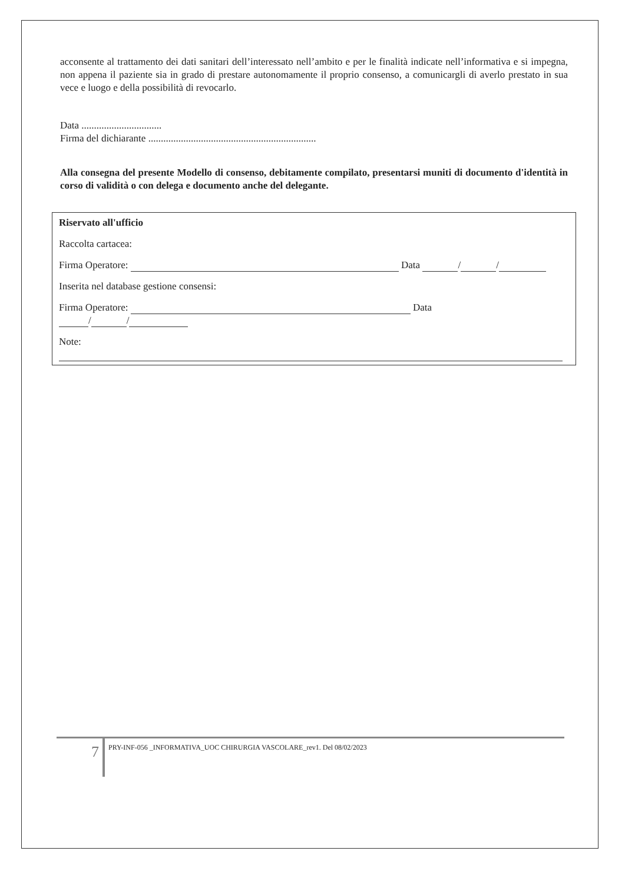acconsente al trattamento dei dati sanitari dell’interessato nell’ambito e per le finalità indicate nell’informativa e si impegna, non appena il paziente sia in grado di prestare autonomamente il proprio consenso, a comunicargli di averlo prestato in sua vece e luogo e della possibilità di revocarlo.
Data ................................
Firma del dichiarante ...................................................................
Alla consegna del presente Modello di consenso, debitamente compilato, presentarsi muniti di documento d'identità in corso di validità o con delega e documento anche del delegante.
Riservato all'ufficio
Raccolta cartacea:
Firma Operatore: Data / /
Inserita nel database gestione consensi:
Firma Operatore: Data
/ /
Note:
7 PRY-INF-056 _INFORMATIVA_UOC CHIRURGIA VASCOLARE_rev1. Del 08/02/2023